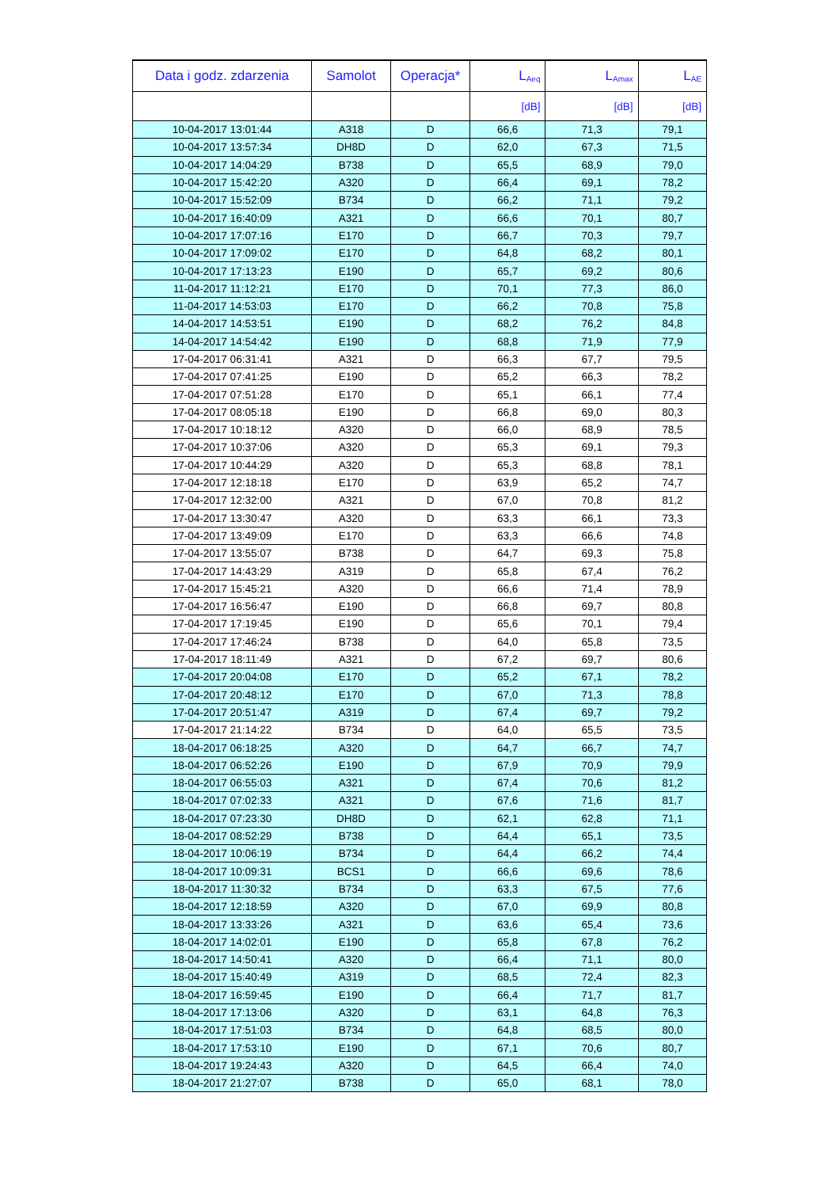| Data i godz. zdarzenia | Samolot | Operacja* | L<sub>Aeq</sub> | L<sub>Amax</sub> | L<sub>AE</sub> |
| --- | --- | --- | --- | --- | --- |
| | | | [dB] | [dB] | [dB] |
| 10-04-2017 13:01:44 | A318 | D | 66,6 | 71,3 | 79,1 |
| 10-04-2017 13:57:34 | DH8D | D | 62,0 | 67,3 | 71,5 |
| 10-04-2017 14:04:29 | B738 | D | 65,5 | 68,9 | 79,0 |
| 10-04-2017 15:42:20 | A320 | D | 66,4 | 69,1 | 78,2 |
| 10-04-2017 15:52:09 | B734 | D | 66,2 | 71,1 | 79,2 |
| 10-04-2017 16:40:09 | A321 | D | 66,6 | 70,1 | 80,7 |
| 10-04-2017 17:07:16 | E170 | D | 66,7 | 70,3 | 79,7 |
| 10-04-2017 17:09:02 | E170 | D | 64,8 | 68,2 | 80,1 |
| 10-04-2017 17:13:23 | E190 | D | 65,7 | 69,2 | 80,6 |
| 11-04-2017 11:12:21 | E170 | D | 70,1 | 77,3 | 86,0 |
| 11-04-2017 14:53:03 | E170 | D | 66,2 | 70,8 | 75,8 |
| 14-04-2017 14:53:51 | E190 | D | 68,2 | 76,2 | 84,8 |
| 14-04-2017 14:54:42 | E190 | D | 68,8 | 71,9 | 77,9 |
| 17-04-2017 06:31:41 | A321 | D | 66,3 | 67,7 | 79,5 |
| 17-04-2017 07:41:25 | E190 | D | 65,2 | 66,3 | 78,2 |
| 17-04-2017 07:51:28 | E170 | D | 65,1 | 66,1 | 77,4 |
| 17-04-2017 08:05:18 | E190 | D | 66,8 | 69,0 | 80,3 |
| 17-04-2017 10:18:12 | A320 | D | 66,0 | 68,9 | 78,5 |
| 17-04-2017 10:37:06 | A320 | D | 65,3 | 69,1 | 79,3 |
| 17-04-2017 10:44:29 | A320 | D | 65,3 | 68,8 | 78,1 |
| 17-04-2017 12:18:18 | E170 | D | 63,9 | 65,2 | 74,7 |
| 17-04-2017 12:32:00 | A321 | D | 67,0 | 70,8 | 81,2 |
| 17-04-2017 13:30:47 | A320 | D | 63,3 | 66,1 | 73,3 |
| 17-04-2017 13:49:09 | E170 | D | 63,3 | 66,6 | 74,8 |
| 17-04-2017 13:55:07 | B738 | D | 64,7 | 69,3 | 75,8 |
| 17-04-2017 14:43:29 | A319 | D | 65,8 | 67,4 | 76,2 |
| 17-04-2017 15:45:21 | A320 | D | 66,6 | 71,4 | 78,9 |
| 17-04-2017 16:56:47 | E190 | D | 66,8 | 69,7 | 80,8 |
| 17-04-2017 17:19:45 | E190 | D | 65,6 | 70,1 | 79,4 |
| 17-04-2017 17:46:24 | B738 | D | 64,0 | 65,8 | 73,5 |
| 17-04-2017 18:11:49 | A321 | D | 67,2 | 69,7 | 80,6 |
| 17-04-2017 20:04:08 | E170 | D | 65,2 | 67,1 | 78,2 |
| 17-04-2017 20:48:12 | E170 | D | 67,0 | 71,3 | 78,8 |
| 17-04-2017 20:51:47 | A319 | D | 67,4 | 69,7 | 79,2 |
| 17-04-2017 21:14:22 | B734 | D | 64,0 | 65,5 | 73,5 |
| 18-04-2017 06:18:25 | A320 | D | 64,7 | 66,7 | 74,7 |
| 18-04-2017 06:52:26 | E190 | D | 67,9 | 70,9 | 79,9 |
| 18-04-2017 06:55:03 | A321 | D | 67,4 | 70,6 | 81,2 |
| 18-04-2017 07:02:33 | A321 | D | 67,6 | 71,6 | 81,7 |
| 18-04-2017 07:23:30 | DH8D | D | 62,1 | 62,8 | 71,1 |
| 18-04-2017 08:52:29 | B738 | D | 64,4 | 65,1 | 73,5 |
| 18-04-2017 10:06:19 | B734 | D | 64,4 | 66,2 | 74,4 |
| 18-04-2017 10:09:31 | BCS1 | D | 66,6 | 69,6 | 78,6 |
| 18-04-2017 11:30:32 | B734 | D | 63,3 | 67,5 | 77,6 |
| 18-04-2017 12:18:59 | A320 | D | 67,0 | 69,9 | 80,8 |
| 18-04-2017 13:33:26 | A321 | D | 63,6 | 65,4 | 73,6 |
| 18-04-2017 14:02:01 | E190 | D | 65,8 | 67,8 | 76,2 |
| 18-04-2017 14:50:41 | A320 | D | 66,4 | 71,1 | 80,0 |
| 18-04-2017 15:40:49 | A319 | D | 68,5 | 72,4 | 82,3 |
| 18-04-2017 16:59:45 | E190 | D | 66,4 | 71,7 | 81,7 |
| 18-04-2017 17:13:06 | A320 | D | 63,1 | 64,8 | 76,3 |
| 18-04-2017 17:51:03 | B734 | D | 64,8 | 68,5 | 80,0 |
| 18-04-2017 17:53:10 | E190 | D | 67,1 | 70,6 | 80,7 |
| 18-04-2017 19:24:43 | A320 | D | 64,5 | 66,4 | 74,0 |
| 18-04-2017 21:27:07 | B738 | D | 65,0 | 68,1 | 78,0 |